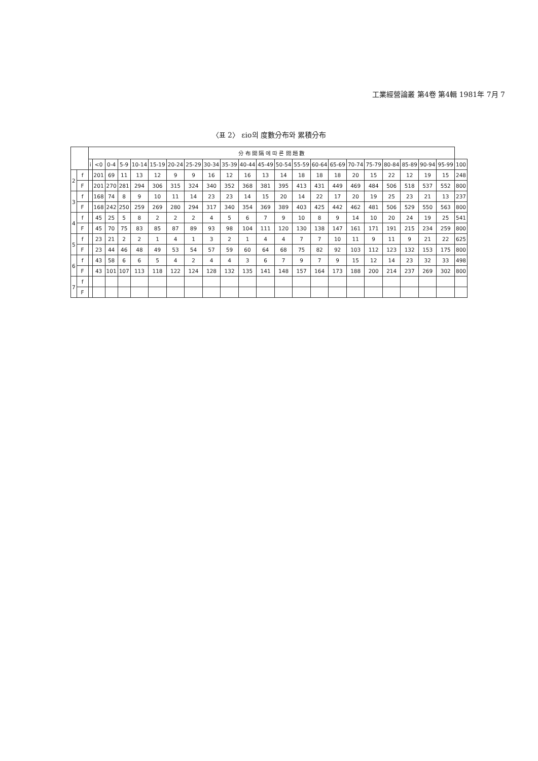工業經營論叢 第4卷 第4輯 1981年 7月 7
〈표 2〉 εio의 度數分布와 累積分布
| | | 分 布 間 隔 에 따 른 問 題 數 | | | | | | | | | | | | | | | | | | | | | | |
| --- | --- | --- | --- | --- | --- | --- | --- | --- | --- | --- | --- | --- | --- | --- | --- | --- | --- | --- | --- | --- | --- | --- | --- | --- |
| | | i | <0 | 0-4 | 5-9 | 10-14 | 15-19 | 20-24 | 25-29 | 30-34 | 35-39 | 40-44 | 45-49 | 50-54 | 55-59 | 60-64 | 65-69 | 70-74 | 75-79 | 80-84 | 85-89 | 90-94 | 95-99 | 100 |
| 2 | f | | 201 | 69 | 11 | 13 | 12 | 9 | 9 | 16 | 12 | 16 | 13 | 14 | 18 | 18 | 18 | 20 | 15 | 22 | 12 | 19 | 15 | 248 |
| | F | | 201 | 270 | 281 | 294 | 306 | 315 | 324 | 340 | 352 | 368 | 381 | 395 | 413 | 431 | 449 | 469 | 484 | 506 | 518 | 537 | 552 | 800 |
| 3 | f | | 168 | 74 | 8 | 9 | 10 | 11 | 14 | 23 | 23 | 14 | 15 | 20 | 14 | 22 | 17 | 20 | 19 | 25 | 23 | 21 | 13 | 237 |
| | F | | 168 | 242 | 250 | 259 | 269 | 280 | 294 | 317 | 340 | 354 | 369 | 389 | 403 | 425 | 442 | 462 | 481 | 506 | 529 | 550 | 563 | 800 |
| 4 | f | | 45 | 25 | 5 | 8 | 2 | 2 | 2 | 4 | 5 | 6 | 7 | 9 | 10 | 8 | 9 | 14 | 10 | 20 | 24 | 19 | 25 | 541 |
| | F | | 45 | 70 | 75 | 83 | 85 | 87 | 89 | 93 | 98 | 104 | 111 | 120 | 130 | 138 | 147 | 161 | 171 | 191 | 215 | 234 | 259 | 800 |
| 5 | f | | 23 | 21 | 2 | 2 | 1 | 4 | 1 | 3 | 2 | 1 | 4 | 4 | 7 | 7 | 10 | 11 | 9 | 11 | 9 | 21 | 22 | 625 |
| | F | | 23 | 44 | 46 | 48 | 49 | 53 | 54 | 57 | 59 | 60 | 64 | 68 | 75 | 82 | 92 | 103 | 112 | 123 | 132 | 153 | 175 | 800 |
| 6 | f | | 43 | 58 | 6 | 6 | 5 | 4 | 2 | 4 | 4 | 3 | 6 | 7 | 9 | 7 | 9 | 15 | 12 | 14 | 23 | 32 | 33 | 498 |
| | F | | 43 | 101 | 107 | 113 | 118 | 122 | 124 | 128 | 132 | 135 | 141 | 148 | 157 | 164 | 173 | 188 | 200 | 214 | 237 | 269 | 302 | 800 |
| 7 | f | | | | | | | | | | | | | | | | | | | | | | | |
| | F | | | | | | | | | | | | | | | | | | | | | | | |